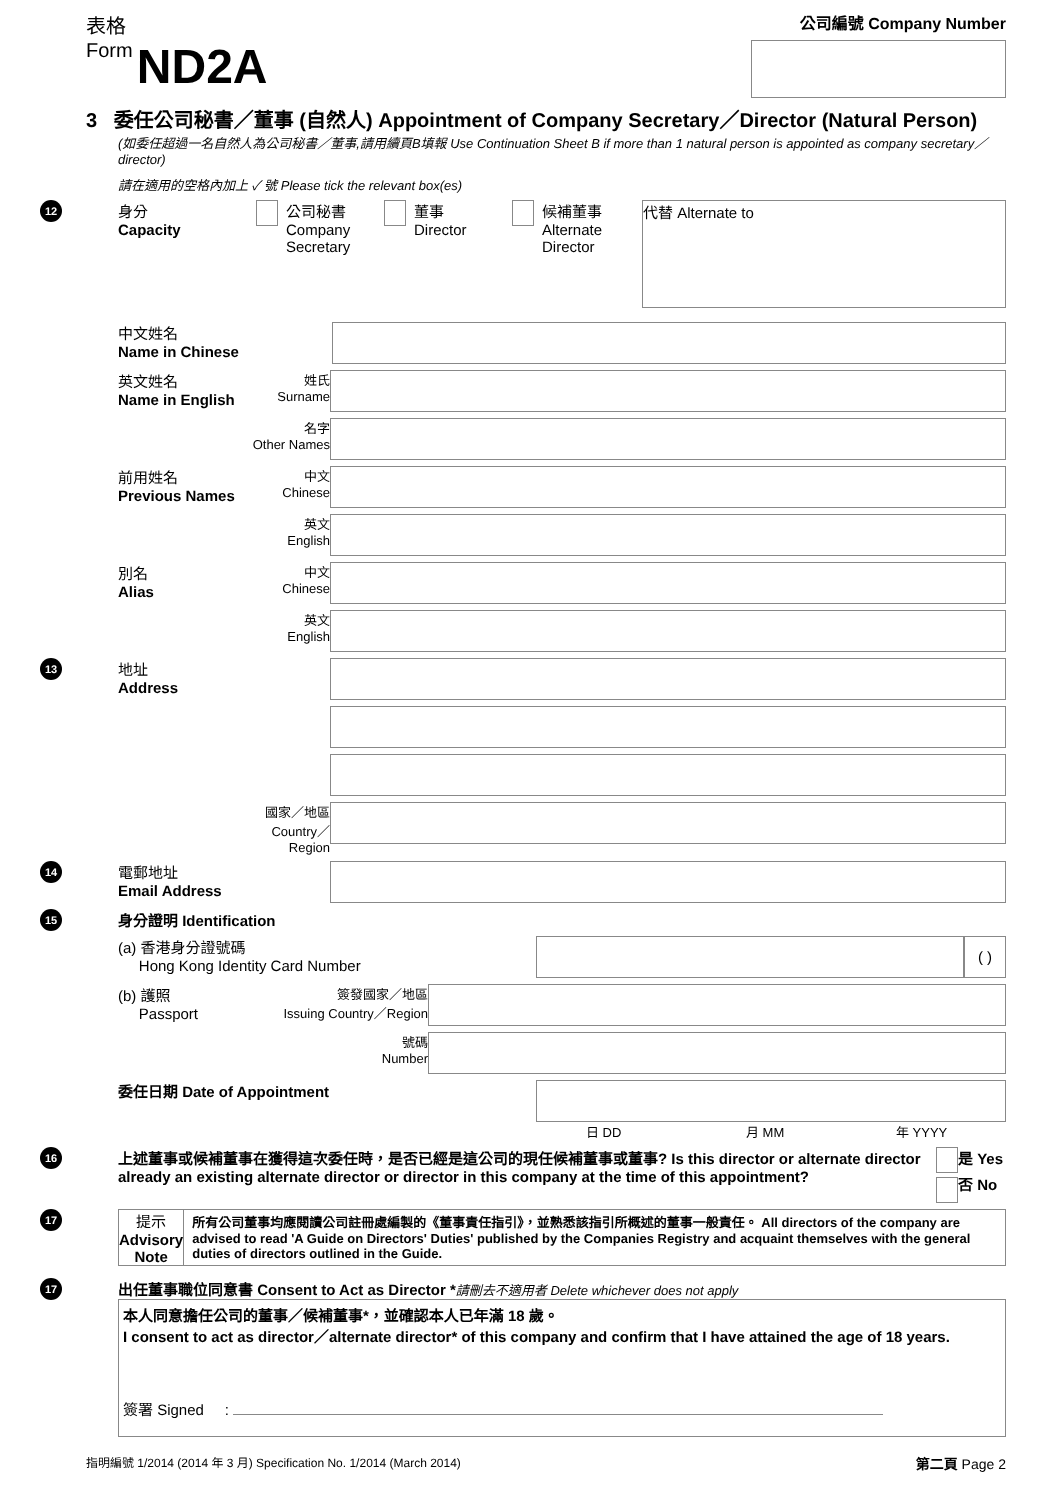表格
Form ND2A
公司編號 Company Number
3 委任公司秘書／董事 (自然人) Appointment of Company Secretary／Director (Natural Person)
(如委任超過一名自然人為公司秘書／董事,請用續頁B填報 Use Continuation Sheet B if more than 1 natural person is appointed as company secretary／director)
請在適用的空格內加上 ✓ 號 Please tick the relevant box(es)
12
身分
Capacity
公司秘書
Company Secretary
董事
Director
候補董事
Alternate Director
代替 Alternate to
中文姓名
Name in Chinese
英文姓名
Name in English
姓氏
Surname
名字
Other Names
前用姓名
Previous Names
中文
Chinese
英文
English
別名
Alias
中文
Chinese
英文
English
13
地址
Address
國家／地區
Country／Region
14
電郵地址
Email Address
15
身分證明 Identification
(a) 香港身分證號碼
Hong Kong Identity Card Number
( )
(b) 護照
Passport
簽發國家／地區
Issuing Country／Region
號碼
Number
委任日期 Date of Appointment
日 DD 月 MM 年 YYYY
16
上述董事或候補董事在獲得這次委任時，是否已經是這公司的現任候補董事或董事? Is this director or alternate director already an existing alternate director or director in this company at the time of this appointment?
是 Yes
否 No
17
提示
Advisory Note
所有公司董事均應閱讀公司註冊處編製的《董事責任指引》，並熟悉該指引所概述的董事一般責任。 All directors of the company are advised to read 'A Guide on Directors' Duties' published by the Companies Registry and acquaint themselves with the general duties of directors outlined in the Guide.
17
出任董事職位同意書 Consent to Act as Director *請刪去不適用者 Delete whichever does not apply
本人同意擔任公司的董事／候補董事*，並確認本人已年滿 18 歲。
I consent to act as director／alternate director* of this company and confirm that I have attained the age of 18 years.
簽署 Signed :
指明編號 1/2014 (2014 年 3 月) Specification No. 1/2014 (March 2014) 第二頁 Page 2